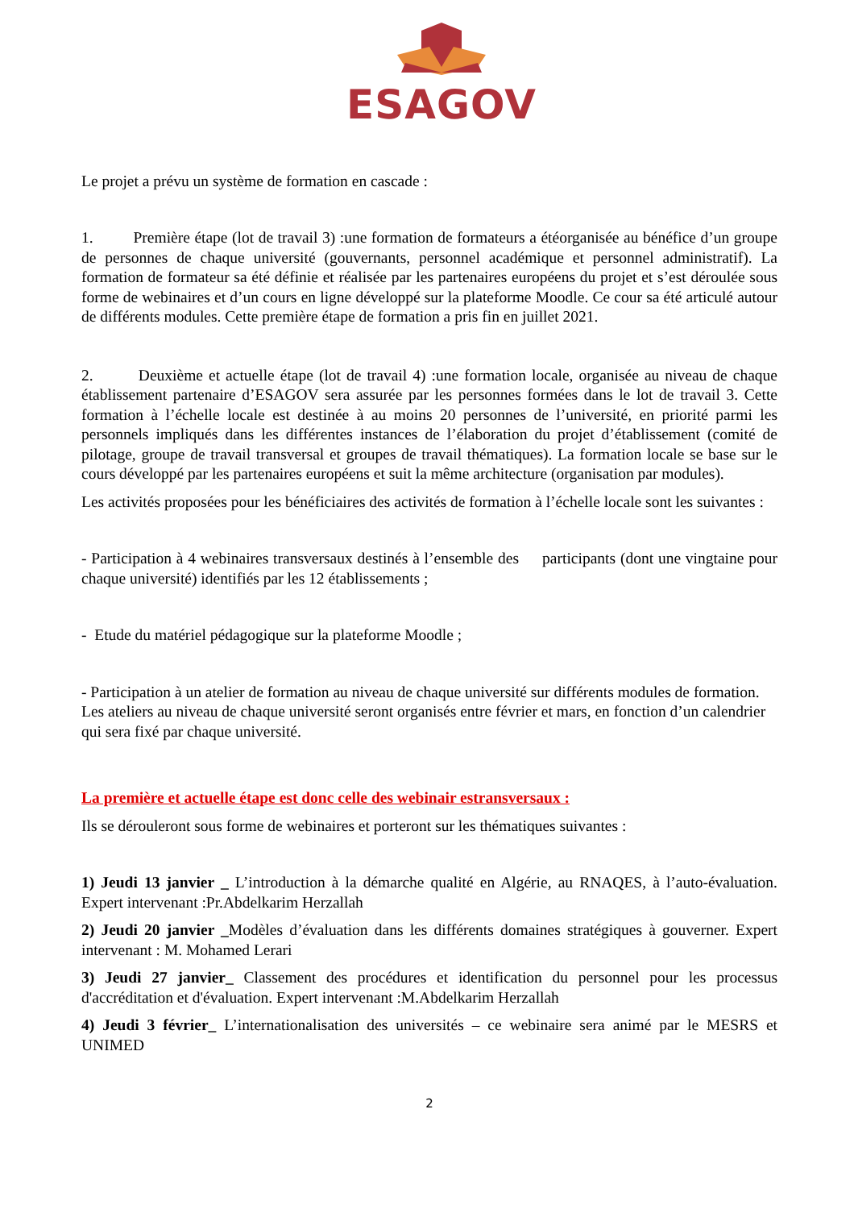ESAGOV
Le projet a prévu un système de formation en cascade :
1. Première étape (lot de travail 3) :une formation de formateurs a étéorganisée au bénéfice d’un groupe de personnes de chaque université (gouvernants, personnel académique et personnel administratif). La formation de formateur sa été définie et réalisée par les partenaires européens du projet et s’est déroulée sous forme de webinaires et d’un cours en ligne développé sur la plateforme Moodle. Ce cour sa été articulé autour de différents modules. Cette première étape de formation a pris fin en juillet 2021.
2. Deuxième et actuelle étape (lot de travail 4) :une formation locale, organisée au niveau de chaque établissement partenaire d’ESAGOV sera assurée par les personnes formées dans le lot de travail 3. Cette formation à l’échelle locale est destinée à au moins 20 personnes de l’université, en priorité parmi les personnels impliqués dans les différentes instances de l’élaboration du projet d’établissement (comité de pilotage, groupe de travail transversal et groupes de travail thématiques). La formation locale se base sur le cours développé par les partenaires européens et suit la même architecture (organisation par modules).
Les activités proposées pour les bénéficiaires des activités de formation à l’échelle locale sont les suivantes :
- Participation à 4 webinaires transversaux destinés à l’ensemble des participants (dont une vingtaine pour chaque université) identifiés par les 12 établissements ;
- Etude du matériel pédagogique sur la plateforme Moodle ;
- Participation à un atelier de formation au niveau de chaque université sur différents modules de formation. Les ateliers au niveau de chaque université seront organisés entre février et mars, en fonction d’un calendrier qui sera fixé par chaque université.
La première et actuelle étape est donc celle des webinair estransversaux :
Ils se dérouleront sous forme de webinaires et porteront sur les thématiques suivantes :
1) Jeudi 13 janvier _ L’introduction à la démarche qualité en Algérie, au RNAQES, à l’auto-évaluation. Expert intervenant :Pr.Abdelkarim Herzallah
2) Jeudi 20 janvier _Modèles d’évaluation dans les différents domaines stratégiques à gouverner. Expert intervenant : M. Mohamed Lerari
3) Jeudi 27 janvier_ Classement des procédures et identification du personnel pour les processus d'accréditation et d'évaluation. Expert intervenant :M.Abdelkarim Herzallah
4) Jeudi 3 février_ L’internationalisation des universités – ce webinaire sera animé par le MESRS et UNIMED
2